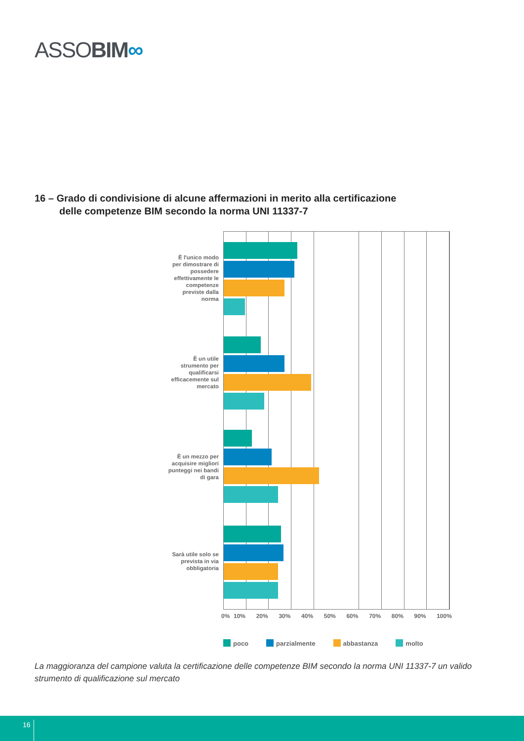ASSOBIM∞
16 – Grado di condivisione di alcune affermazioni in merito alla certificazione
delle competenze BIM secondo la norma UNI 11337-7
È l'unico modo per dimostrare di possedere effettivamente le competenze previste dalla norma
È un utile strumento per qualificarsi efficacemente sul mercato
È un mezzo per acquisire migliori punteggi nei bandi di gara
Sarà utile solo se prevista in via obbligatoria
0% 10% 20% 30% 40% 50% 60% 70% 80% 90% 100%
poco parzialmente abbastanza molto
La maggioranza del campione valuta la certificazione delle competenze BIM secondo la norma UNI 11337-7 un valido strumento di qualificazione sul mercato
16